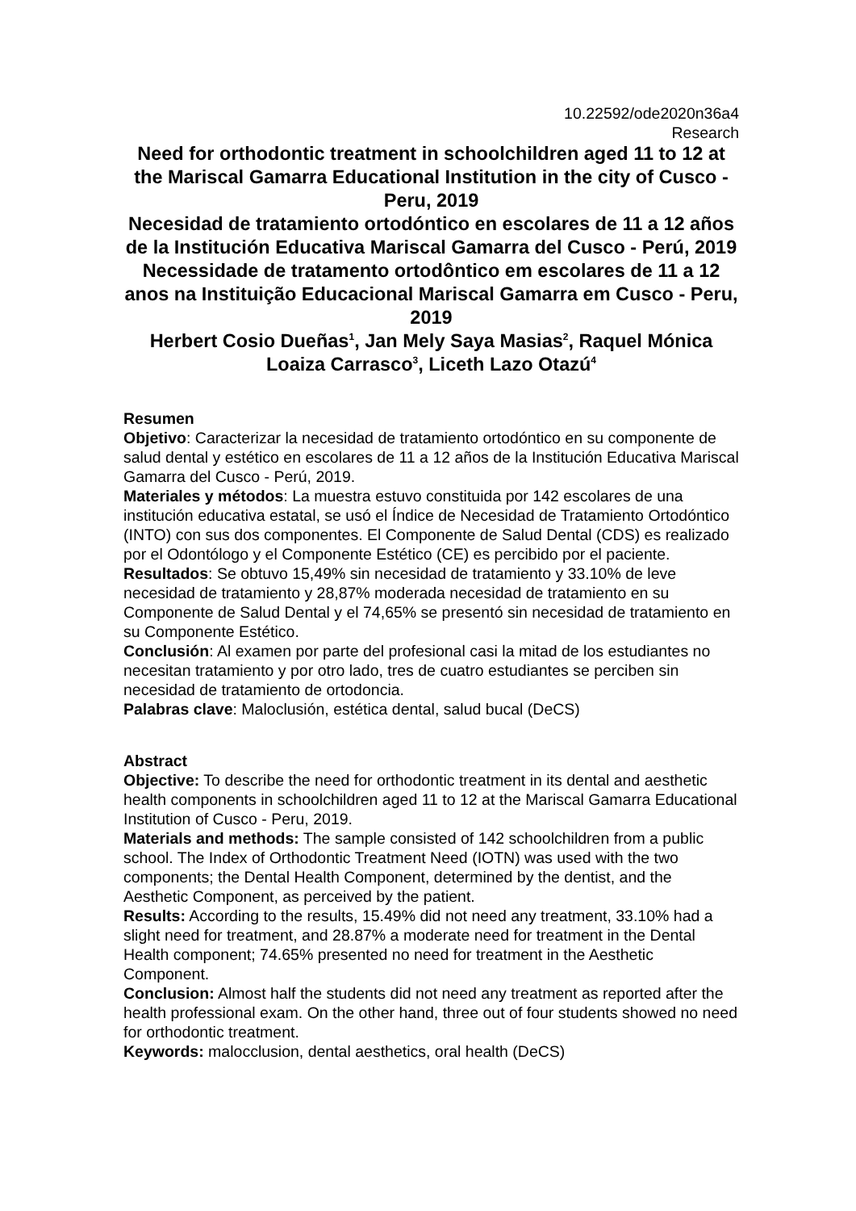10.22592/ode2020n36a4
Research
Need for orthodontic treatment in schoolchildren aged 11 to 12 at the Mariscal Gamarra Educational Institution in the city of Cusco - Peru, 2019
Necesidad de tratamiento ortodóntico en escolares de 11 a 12 años de la Institución Educativa Mariscal Gamarra del Cusco - Perú, 2019
Necessidade de tratamento ortodôntico em escolares de 11 a 12 anos na Instituição Educacional Mariscal Gamarra em Cusco - Peru, 2019
Herbert Cosio Dueñas<sup>1</sup>, Jan Mely Saya Masias<sup>2</sup>, Raquel Mónica Loaiza Carrasco<sup>3</sup>, Liceth Lazo Otazú<sup>4</sup>
Resumen
Objetivo: Caracterizar la necesidad de tratamiento ortodóntico en su componente de salud dental y estético en escolares de 11 a 12 años de la Institución Educativa Mariscal Gamarra del Cusco - Perú, 2019.
Materiales y métodos: La muestra estuvo constituida por 142 escolares de una institución educativa estatal, se usó el Índice de Necesidad de Tratamiento Ortodóntico (INTO) con sus dos componentes. El Componente de Salud Dental (CDS) es realizado por el Odontólogo y el Componente Estético (CE) es percibido por el paciente.
Resultados: Se obtuvo 15,49% sin necesidad de tratamiento y 33.10% de leve necesidad de tratamiento y 28,87% moderada necesidad de tratamiento en su Componente de Salud Dental y el 74,65% se presentó sin necesidad de tratamiento en su Componente Estético.
Conclusión: Al examen por parte del profesional casi la mitad de los estudiantes no necesitan tratamiento y por otro lado, tres de cuatro estudiantes se perciben sin necesidad de tratamiento de ortodoncia.
Palabras clave: Maloclusión, estética dental, salud bucal (DeCS)
Abstract
Objective: To describe the need for orthodontic treatment in its dental and aesthetic health components in schoolchildren aged 11 to 12 at the Mariscal Gamarra Educational Institution of Cusco - Peru, 2019.
Materials and methods: The sample consisted of 142 schoolchildren from a public school. The Index of Orthodontic Treatment Need (IOTN) was used with the two components; the Dental Health Component, determined by the dentist, and the Aesthetic Component, as perceived by the patient.
Results: According to the results, 15.49% did not need any treatment, 33.10% had a slight need for treatment, and 28.87% a moderate need for treatment in the Dental Health component; 74.65% presented no need for treatment in the Aesthetic Component.
Conclusion: Almost half the students did not need any treatment as reported after the health professional exam. On the other hand, three out of four students showed no need for orthodontic treatment.
Keywords: malocclusion, dental aesthetics, oral health (DeCS)